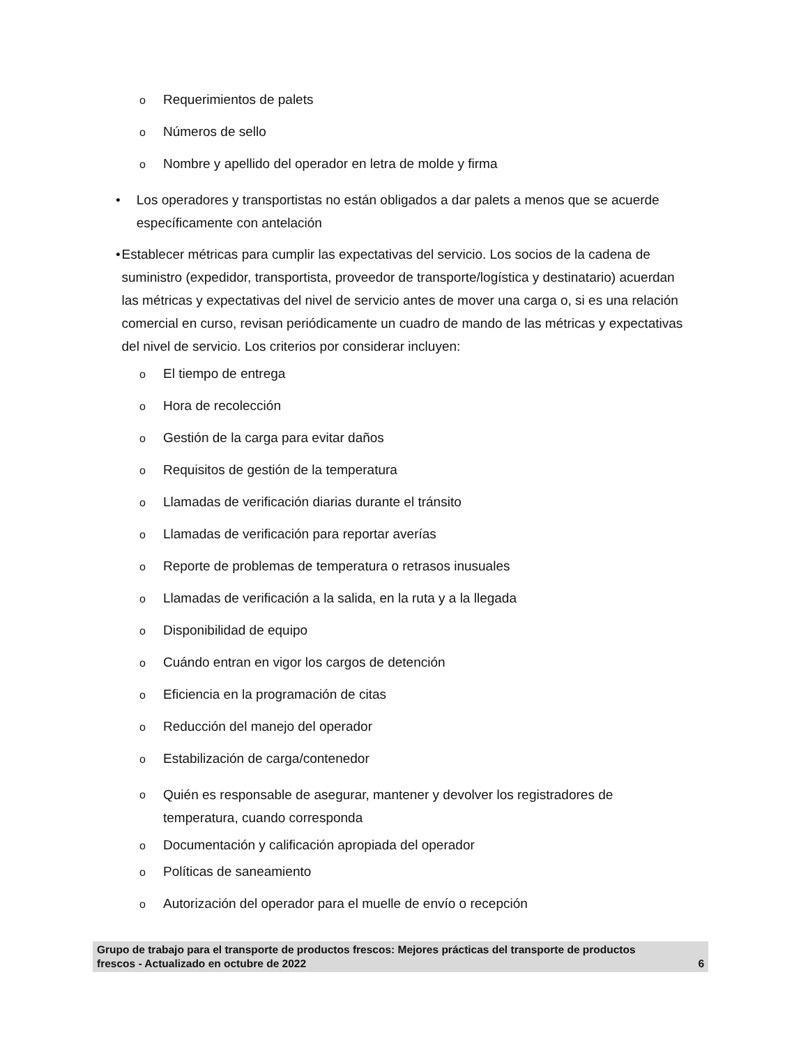o Requerimientos de palets
o Números de sello
o Nombre y apellido del operador en letra de molde y firma
• Los operadores y transportistas no están obligados a dar palets a menos que se acuerde específicamente con antelación
• Establecer métricas para cumplir las expectativas del servicio. Los socios de la cadena de suministro (expedidor, transportista, proveedor de transporte/logística y destinatario) acuerdan las métricas y expectativas del nivel de servicio antes de mover una carga o, si es una relación comercial en curso, revisan periódicamente un cuadro de mando de las métricas y expectativas del nivel de servicio. Los criterios por considerar incluyen:
o El tiempo de entrega
o Hora de recolección
o Gestión de la carga para evitar daños
o Requisitos de gestión de la temperatura
o Llamadas de verificación diarias durante el tránsito
o Llamadas de verificación para reportar averías
o Reporte de problemas de temperatura o retrasos inusuales
o Llamadas de verificación a la salida, en la ruta y a la llegada
o Disponibilidad de equipo
o Cuándo entran en vigor los cargos de detención
o Eficiencia en la programación de citas
o Reducción del manejo del operador
o Estabilización de carga/contenedor
o Quién es responsable de asegurar, mantener y devolver los registradores de
temperatura, cuando corresponda
o Documentación y calificación apropiada del operador
o Políticas de saneamiento
o Autorización del operador para el muelle de envío o recepción
Grupo de trabajo para el transporte de productos frescos: Mejores prácticas del transporte de productos
frescos - Actualizado en octubre de 2022 6